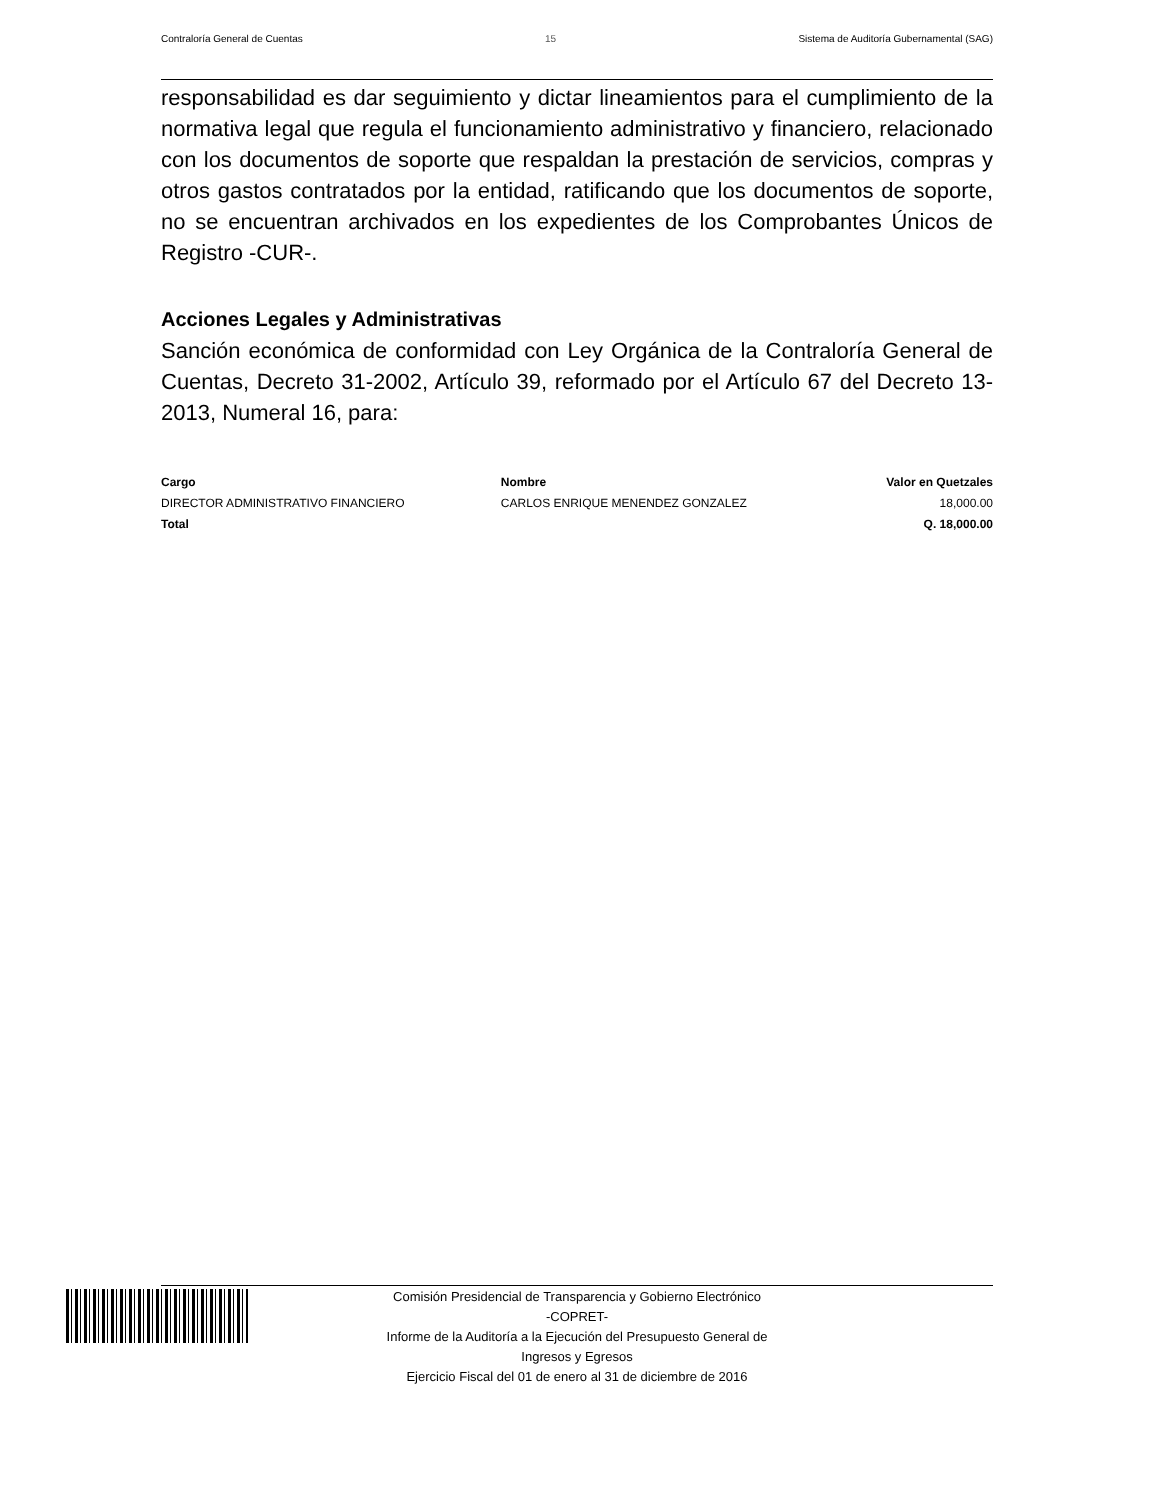Contraloría General de Cuentas 15 Sistema de Auditoría Gubernamental (SAG)
responsabilidad es dar seguimiento y dictar lineamientos para el cumplimiento de la normativa legal que regula el funcionamiento administrativo y financiero, relacionado con los documentos de soporte que respaldan la prestación de servicios, compras y otros gastos contratados por la entidad, ratificando que los documentos de soporte, no se encuentran archivados en los expedientes de los Comprobantes Únicos de Registro -CUR-.
Acciones Legales y Administrativas
Sanción económica de conformidad con Ley Orgánica de la Contraloría General de Cuentas, Decreto 31-2002, Artículo 39, reformado por el Artículo 67 del Decreto 13-2013, Numeral 16, para:
| Cargo | Nombre | Valor en Quetzales |
| --- | --- | --- |
| DIRECTOR ADMINISTRATIVO FINANCIERO | CARLOS ENRIQUE MENENDEZ GONZALEZ | 18,000.00 |
| Total | | Q. 18,000.00 |
Comisión Presidencial de Transparencia y Gobierno Electrónico
-COPRET-
Informe de la Auditoría a la Ejecución del Presupuesto General de
Ingresos y Egresos
Ejercicio Fiscal del 01 de enero al 31 de diciembre de 2016